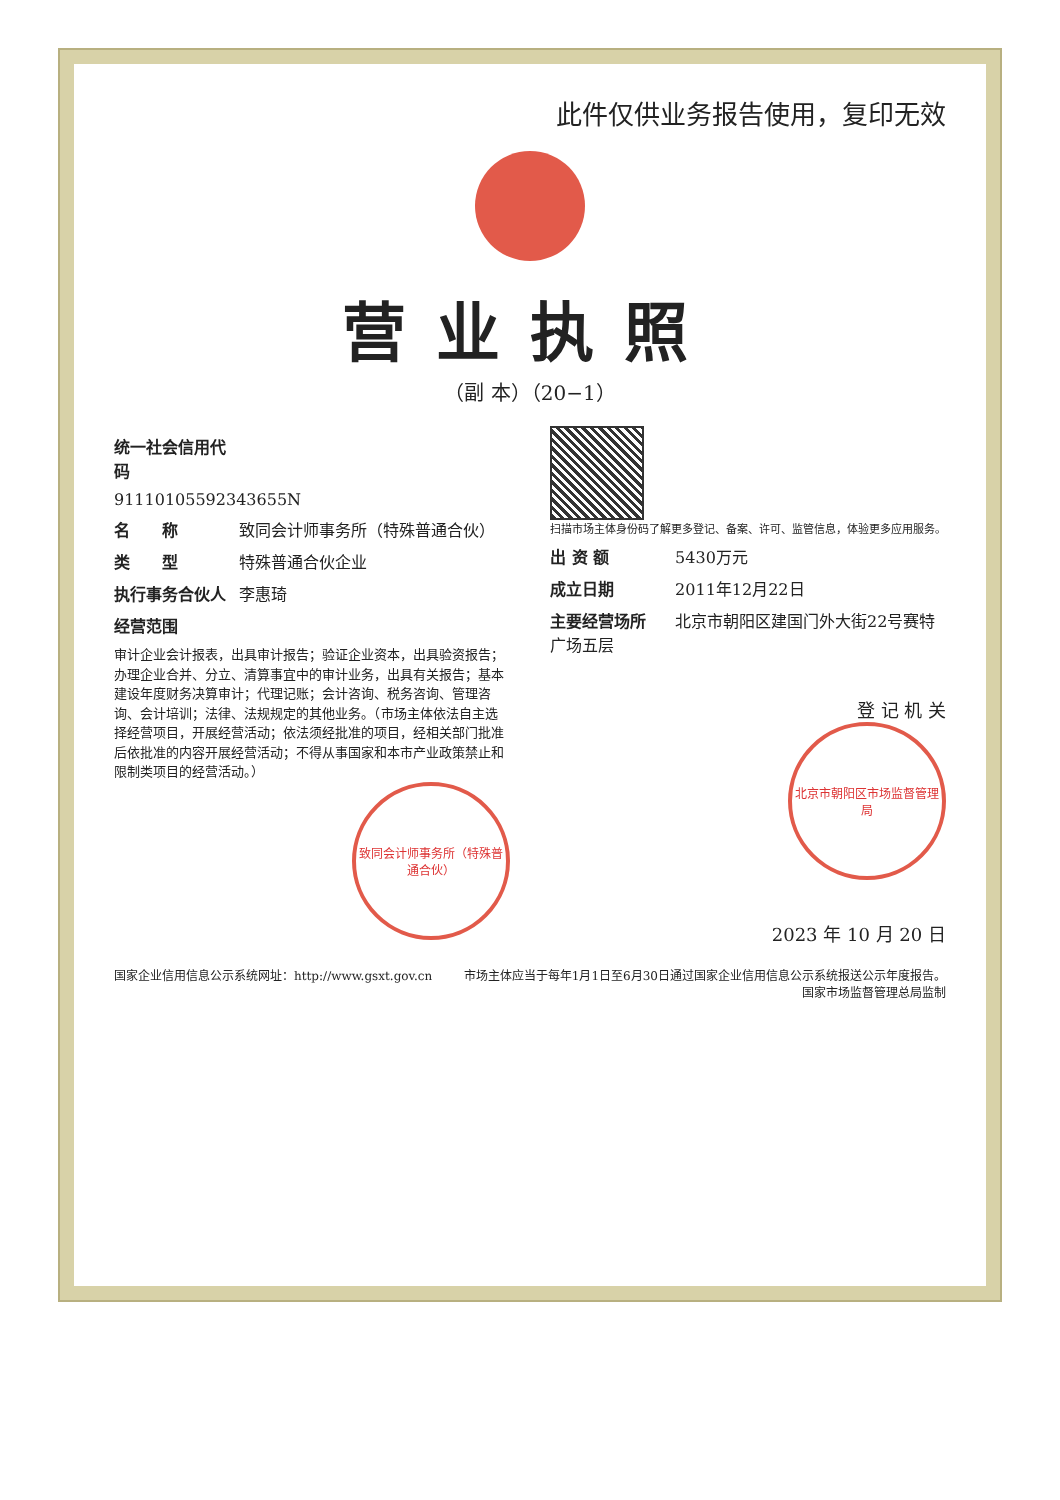此件仅供业务报告使用，复印无效
营业执照
（副 本）（20−1）
统一社会信用代码
911101055923436​55N
名　　称 致同会计师事务所（特殊普通合伙）
类　　型 特殊普通合伙企业
执行事务合伙人 李惠琦
经营范围
审计企业会计报表，出具审计报告；验证企业资本，出具验资报告；办理企业合并、分立、清算事宜中的审计业务，出具有关报告；基本建设年度财务决算审计；代理记账；会计咨询、税务咨询、管理咨询、会计培训；法律、法规规定的其他业务。（市场主体依法自主选择经营项目，开展经营活动；依法须经批准的项目，经相关部门批准后依批准的内容开展经营活动；不得从事国家和本市产业政策禁止和限制类项目的经营活动。）
致同会计师事务所（特殊普通合伙）
扫描市场主体身份码了解更多登记、备案、许可、监管信息，体验更多应用服务。
出 资 额 5430万元
成立日期 2011年12月22日
主要经营场所 北京市朝阳区建国门外大街22号赛特广场五层
登 记 机 关
北京市朝阳区市场监督管理局
2023 年 10 月 20 日
国家企业信用信息公示系统网址：http://www.gsxt.gov.cn 市场主体应当于每年1月1日至6月30日通过国家企业信用信息公示系统报送公示年度报告。
国家市场监督管理总局监制